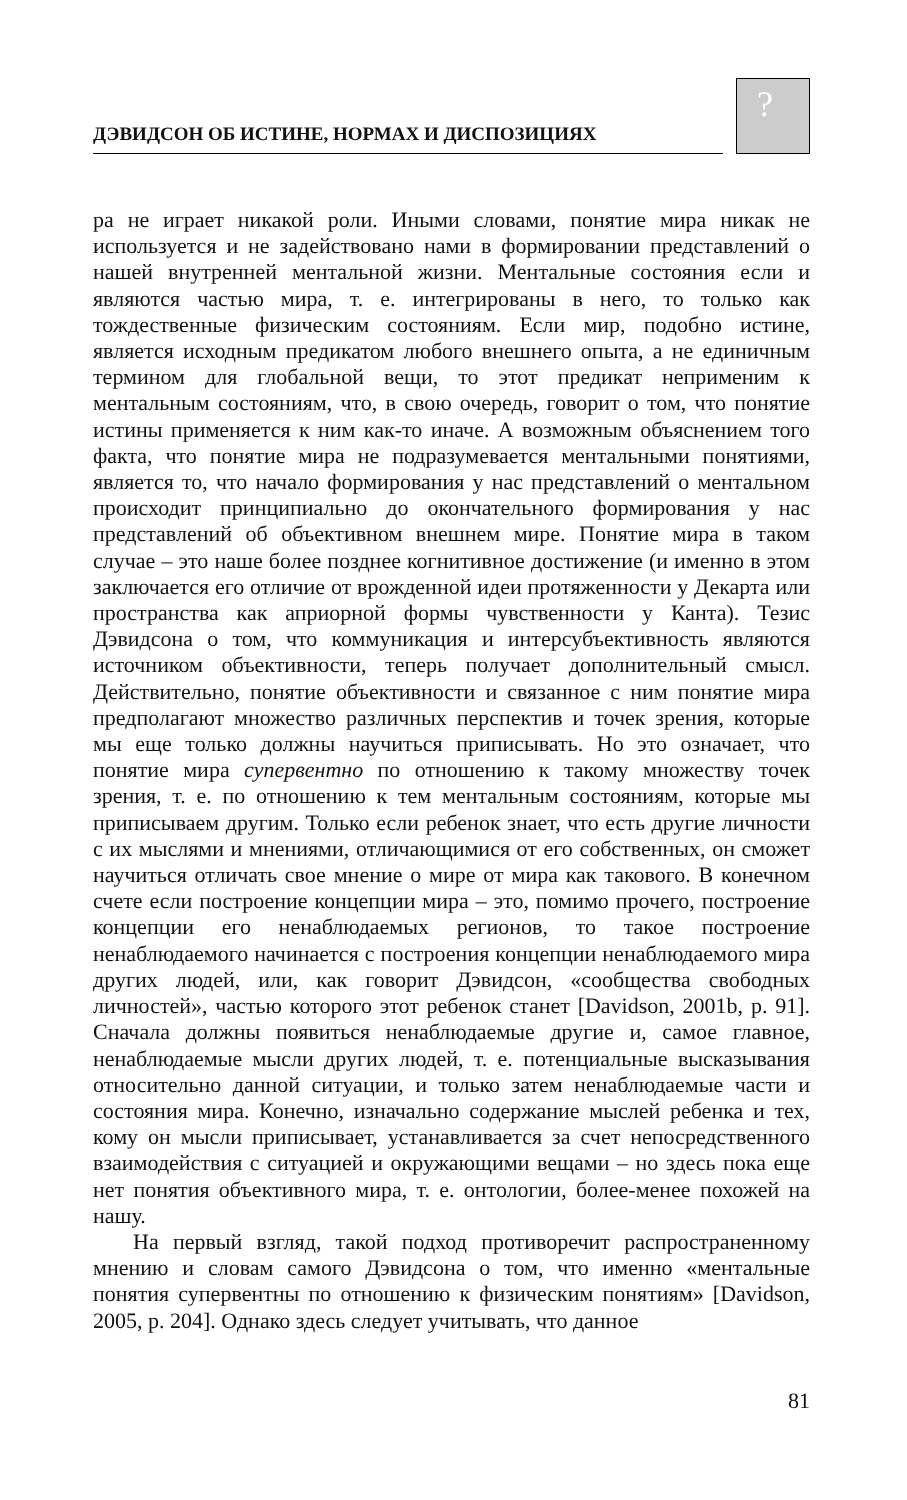ДЭВИДСОН ОБ ИСТИНЕ, НОРМАХ И ДИСПОЗИЦИЯХ
?
ра не играет никакой роли. Иными словами, понятие мира никак не используется и не задействовано нами в формировании представлений о нашей внутренней ментальной жизни. Ментальные состояния если и являются частью мира, т. е. интегрированы в него, то только как тождественные физическим состояниям. Если мир, подобно истине, является исходным предикатом любого внешнего опыта, а не единичным термином для глобальной вещи, то этот предикат неприменим к ментальным состояниям, что, в свою очередь, говорит о том, что понятие истины применяется к ним как-то иначе. А возможным объяснением того факта, что понятие мира не подразумевается ментальными понятиями, является то, что начало формирования у нас представлений о ментальном происходит принципиально до окончательного формирования у нас представлений об объективном внешнем мире. Понятие мира в таком случае – это наше более позднее когнитивное достижение (и именно в этом заключается его отличие от врожденной идеи протяженности у Декарта или пространства как априорной формы чувственности у Канта). Тезис Дэвидсона о том, что коммуникация и интерсубъективность являются источником объективности, теперь получает дополнительный смысл. Действительно, понятие объективности и связанное с ним понятие мира предполагают множество различных перспектив и точек зрения, которые мы еще только должны научиться приписывать. Но это означает, что понятие мира супервентно по отношению к такому множеству точек зрения, т. е. по отношению к тем ментальным состояниям, которые мы приписываем другим. Только если ребенок знает, что есть другие личности с их мыслями и мнениями, отличающимися от его собственных, он сможет научиться отличать свое мнение о мире от мира как такового. В конечном счете если построение концепции мира – это, помимо прочего, построение концепции его ненаблюдаемых регионов, то такое построение ненаблюдаемого начинается с построения концепции ненаблюдаемого мира других людей, или, как говорит Дэвидсон, «сообщества свободных личностей», частью которого этот ребенок станет [Davidson, 2001b, p. 91]. Сначала должны появиться ненаблюдаемые другие и, самое главное, ненаблюдаемые мысли других людей, т. е. потенциальные высказывания относительно данной ситуации, и только затем ненаблюдаемые части и состояния мира. Конечно, изначально содержание мыслей ребенка и тех, кому он мысли приписывает, устанавливается за счет непосредственного взаимодействия с ситуацией и окружающими вещами – но здесь пока еще нет понятия объективного мира, т. е. онтологии, более-менее похожей на нашу.
На первый взгляд, такой подход противоречит распространенному мнению и словам самого Дэвидсона о том, что именно «ментальные понятия супервентны по отношению к физическим понятиям» [Davidson, 2005, p. 204]. Однако здесь следует учитывать, что данное
81